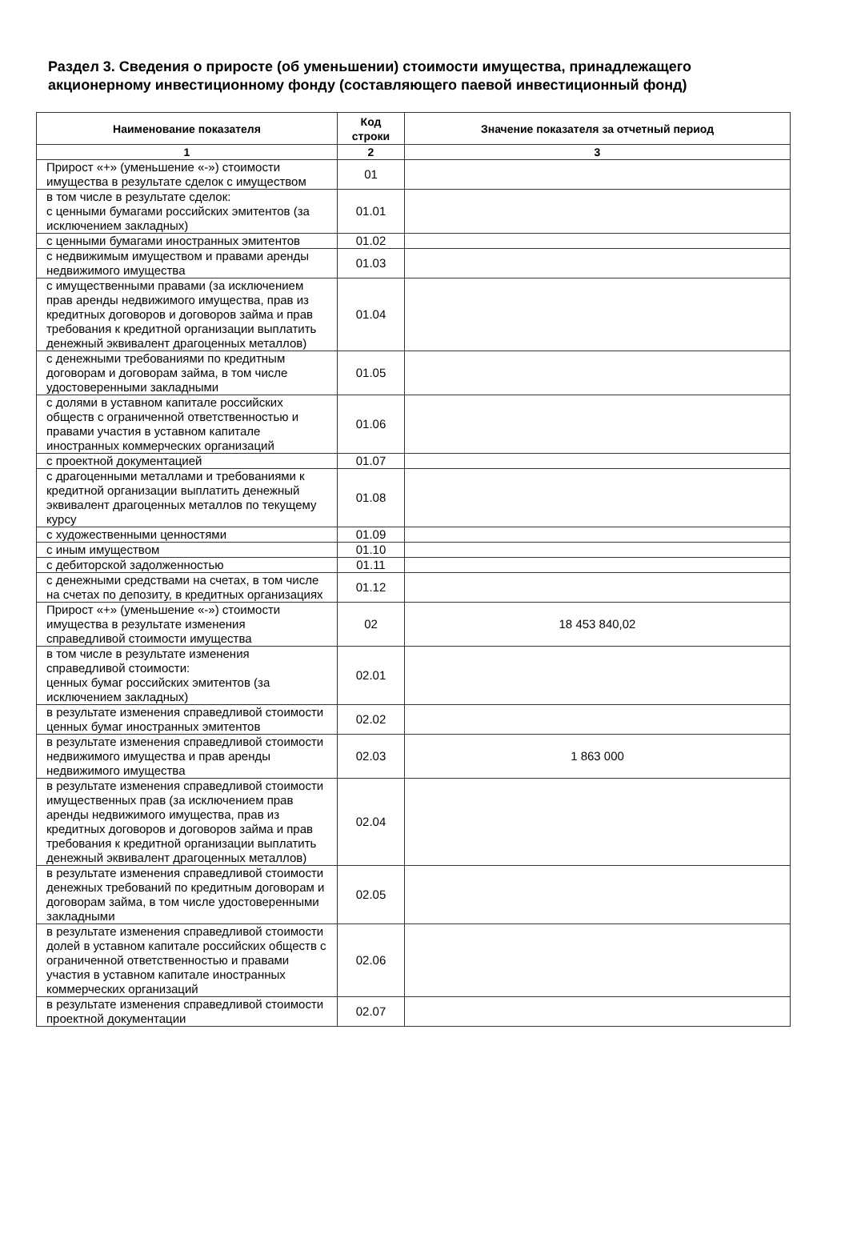Раздел 3. Сведения о приросте (об уменьшении) стоимости имущества, принадлежащего акционерному инвестиционному фонду (составляющего паевой инвестиционный фонд)
| Наименование показателя | Код строки | Значение показателя за отчетный период |
| --- | --- | --- |
| 1 | 2 | 3 |
| Прирост «+» (уменьшение «-») стоимости имущества в результате сделок с имуществом | 01 | |
| в том числе в результате сделок: с ценными бумагами российских эмитентов (за исключением закладных) | 01.01 | |
| с ценными бумагами иностранных эмитентов | 01.02 | |
| с недвижимым имуществом и правами аренды недвижимого имущества | 01.03 | |
| с имущественными правами (за исключением прав аренды недвижимого имущества, прав из кредитных договоров и договоров займа и прав требования к кредитной организации выплатить денежный эквивалент драгоценных металлов) | 01.04 | |
| с денежными требованиями по кредитным договорам и договорам займа, в том числе удостоверенными закладными | 01.05 | |
| с долями в уставном капитале российских обществ с ограниченной ответственностью и правами участия в уставном капитале иностранных коммерческих организаций | 01.06 | |
| с проектной документацией | 01.07 | |
| с драгоценными металлами и требованиями к кредитной организации выплатить денежный эквивалент драгоценных металлов по текущему курсу | 01.08 | |
| с художественными ценностями | 01.09 | |
| с иным имуществом | 01.10 | |
| с дебиторской задолженностью | 01.11 | |
| с денежными средствами на счетах, в том числе на счетах по депозиту, в кредитных организациях | 01.12 | |
| Прирост «+» (уменьшение «-») стоимости имущества в результате изменения справедливой стоимости имущества | 02 | 18 453 840,02 |
| в том числе в результате изменения справедливой стоимости: ценных бумаг российских эмитентов (за исключением закладных) | 02.01 | |
| в результате изменения справедливой стоимости ценных бумаг иностранных эмитентов | 02.02 | |
| в результате изменения справедливой стоимости недвижимого имущества и прав аренды недвижимого имущества | 02.03 | 1 863 000 |
| в результате изменения справедливой стоимости имущественных прав (за исключением прав аренды недвижимого имущества, прав из кредитных договоров и договоров займа и прав требования к кредитной организации выплатить денежный эквивалент драгоценных металлов) | 02.04 | |
| в результате изменения справедливой стоимости денежных требований по кредитным договорам и договорам займа, в том числе удостоверенными закладными | 02.05 | |
| в результате изменения справедливой стоимости долей в уставном капитале российских обществ с ограниченной ответственностью и правами участия в уставном капитале иностранных коммерческих организаций | 02.06 | |
| в результате изменения справедливой стоимости проектной документации | 02.07 | |